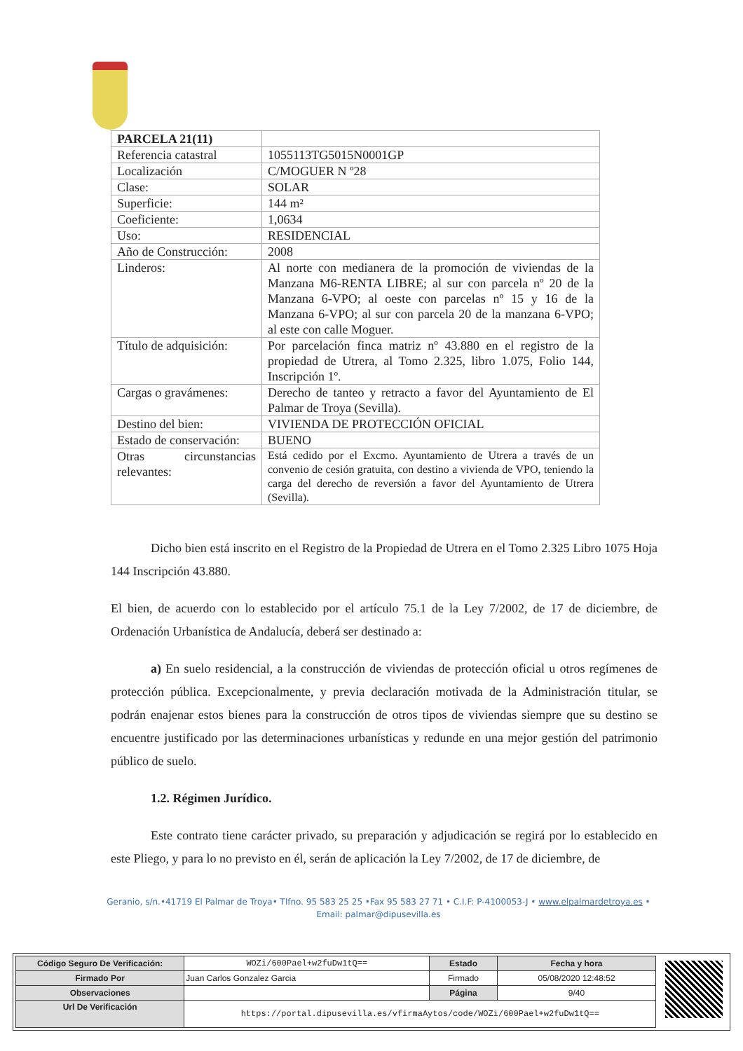| PARCELA 21(11) | |
| Referencia catastral | 1055113TG5015N0001GP |
| Localización | C/MOGUER N º28 |
| Clase: | SOLAR |
| Superficie: | 144 m² |
| Coeficiente: | 1,0634 |
| Uso: | RESIDENCIAL |
| Año de Construcción: | 2008 |
| Linderos: | Al norte con medianera de la promoción de viviendas de la Manzana M6-RENTA LIBRE; al sur con parcela nº 20 de la Manzana 6-VPO; al oeste con parcelas nº 15 y 16 de la Manzana 6-VPO; al sur con parcela 20 de la manzana 6-VPO; al este con calle Moguer. |
| Título de adquisición: | Por parcelación finca matriz nº 43.880 en el registro de la propiedad de Utrera, al Tomo 2.325, libro 1.075, Folio 144, Inscripción 1º. |
| Cargas o gravámenes: | Derecho de tanteo y retracto a favor del Ayuntamiento de El Palmar de Troya (Sevilla). |
| Destino del bien: | VIVIENDA DE PROTECCIÓN OFICIAL |
| Estado de conservación: | BUENO |
| Otras circunstancias relevantes: | Está cedido por el Excmo. Ayuntamiento de Utrera a través de un convenio de cesión gratuita, con destino a vivienda de VPO, teniendo la carga del derecho de reversión a favor del Ayuntamiento de Utrera (Sevilla). |
Dicho bien está inscrito en el Registro de la Propiedad de Utrera en el Tomo 2.325 Libro 1075 Hoja 144 Inscripción 43.880.
El bien, de acuerdo con lo establecido por el artículo 75.1 de la Ley 7/2002, de 17 de diciembre, de Ordenación Urbanística de Andalucía, deberá ser destinado a:
a) En suelo residencial, a la construcción de viviendas de protección oficial u otros regímenes de protección pública. Excepcionalmente, y previa declaración motivada de la Administración titular, se podrán enajenar estos bienes para la construcción de otros tipos de viviendas siempre que su destino se encuentre justificado por las determinaciones urbanísticas y redunde en una mejor gestión del patrimonio público de suelo.
1.2. Régimen Jurídico.
Este contrato tiene carácter privado, su preparación y adjudicación se regirá por lo establecido en este Pliego, y para lo no previsto en él, serán de aplicación la Ley 7/2002, de 17 de diciembre, de
Geranio, s/n.•41719 El Palmar de Troya• Tlfno. 95 583 25 25 •Fax 95 583 27 71 • C.I.F: P-4100053-J • www.elpalmardetroya.es •
Email: palmar@dipusevilla.es
| Código Seguro De Verificación: | WOZi/600Pael+w2fuDw1tQ== | Estado | Fecha y hora |
| Firmado Por | Juan Carlos Gonzalez Garcia | Firmado | 05/08/2020 12:48:52 |
| Observaciones | | Página | 9/40 |
| Url De Verificación | https://portal.dipusevilla.es/vfirmaAytos/code/WOZi/600Pael+w2fuDw1tQ== | | |